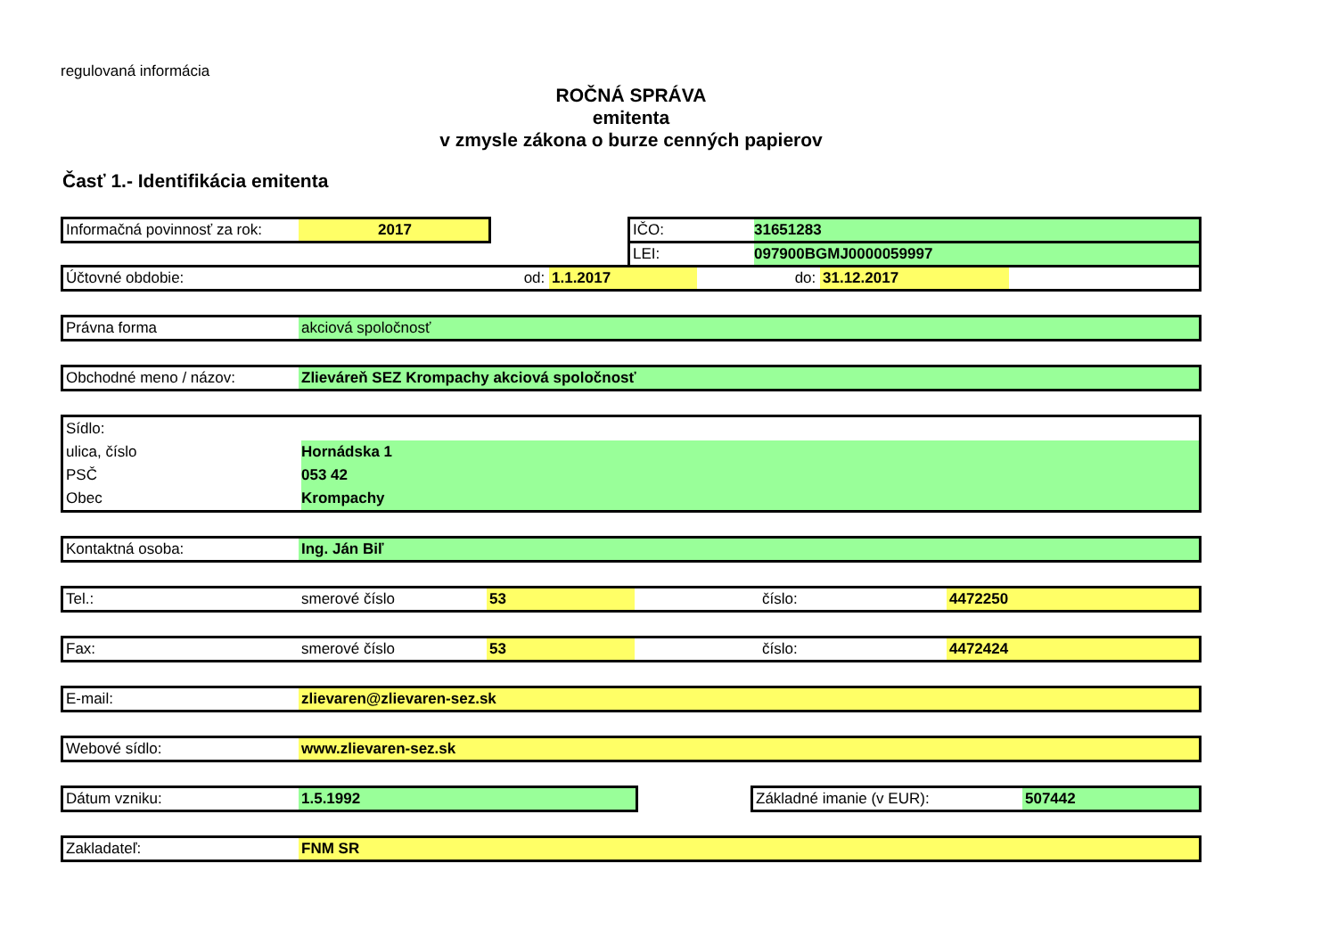regulovaná informácia
ROČNÁ SPRÁVA
emitenta
v zmysle zákona o burze cenných papierov
Časť 1.- Identifikácia emitenta
Informačná povinnosť za rok:
2017
IČO: 31651283
LEI: 097900BGMJ0000059997
Účtovné obdobie: od: 1.1.2017 do: 31.12.2017
Právna forma akciová spoločnosť
Obchodné meno / názov:
Zlieváreň SEZ Krompachy akciová spoločnosť
Sídlo:
ulica, číslo Hornádska 1
PSČ 053 42
Obec Krompachy
Kontaktná osoba: Ing. Ján Biľ
Tel.: smerové číslo 53 číslo: 4472250
Fax: smerové číslo 53 číslo: 4472424
E-mail: zlievaren@zlievaren-sez.sk
Webové sídlo: www.zlievaren-sez.sk
Dátum vzniku: 1.5.1992 Základné imanie (v EUR): 507442
Zakladateľ: FNM SR